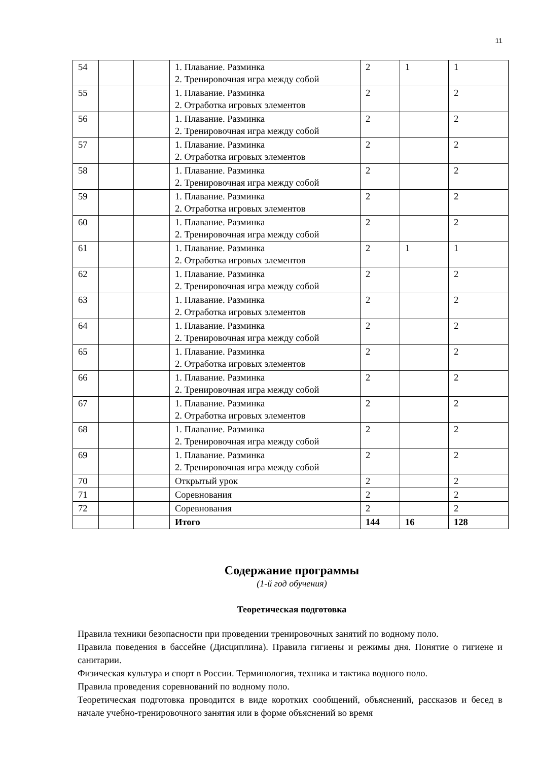11
| 54 | | | 1. Плавание. Разминка 2. Тренировочная игра между собой | 2 | 1 | 1 |
| 55 | | | 1. Плавание. Разминка 2. Отработка игровых элементов | 2 | | 2 |
| 56 | | | 1. Плавание. Разминка 2. Тренировочная игра между собой | 2 | | 2 |
| 57 | | | 1. Плавание. Разминка 2. Отработка игровых элементов | 2 | | 2 |
| 58 | | | 1. Плавание. Разминка 2. Тренировочная игра между собой | 2 | | 2 |
| 59 | | | 1. Плавание. Разминка 2. Отработка игровых элементов | 2 | | 2 |
| 60 | | | 1. Плавание. Разминка 2. Тренировочная игра между собой | 2 | | 2 |
| 61 | | | 1. Плавание. Разминка 2. Отработка игровых элементов | 2 | 1 | 1 |
| 62 | | | 1. Плавание. Разминка 2. Тренировочная игра между собой | 2 | | 2 |
| 63 | | | 1. Плавание. Разминка 2. Отработка игровых элементов | 2 | | 2 |
| 64 | | | 1. Плавание. Разминка 2. Тренировочная игра между собой | 2 | | 2 |
| 65 | | | 1. Плавание. Разминка 2. Отработка игровых элементов | 2 | | 2 |
| 66 | | | 1. Плавание. Разминка 2. Тренировочная игра между собой | 2 | | 2 |
| 67 | | | 1. Плавание. Разминка 2. Отработка игровых элементов | 2 | | 2 |
| 68 | | | 1. Плавание. Разминка 2. Тренировочная игра между собой | 2 | | 2 |
| 69 | | | 1. Плавание. Разминка 2. Тренировочная игра между собой | 2 | | 2 |
| 70 | | | Открытый урок | 2 | | 2 |
| 71 | | | Соревнования | 2 | | 2 |
| 72 | | | Соревнования | 2 | | 2 |
| | | | Итого | 144 | 16 | 128 |
Содержание программы
(1-й год обучения)
Теоретическая подготовка
Правила техники безопасности при проведении тренировочных занятий по водному поло.
Правила поведения в бассейне (Дисциплина). Правила гигиены и режимы дня. Понятие о гигиене и санитарии.
Физическая культура и спорт в России. Терминология, техника и тактика водного поло.
Правила проведения соревнований по водному поло.
Теоретическая подготовка проводится в виде коротких сообщений, объяснений, рассказов и бесед в начале учебно-тренировочного занятия или в форме объяснений во время